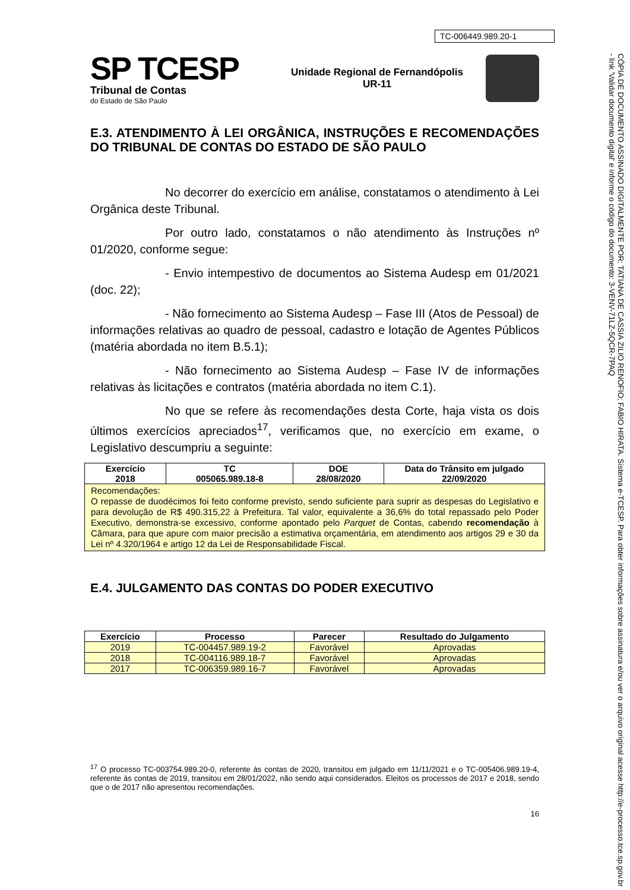TC-006449.989.20-1
SP TCESP
Tribunal de Contas
do Estado de São Paulo
Unidade Regional de Fernandópolis
UR-11
E.3. ATENDIMENTO À LEI ORGÂNICA, INSTRUÇÕES E RECOMENDAÇÕES DO TRIBUNAL DE CONTAS DO ESTADO DE SÃO PAULO
No decorrer do exercício em análise, constatamos o atendimento à Lei Orgânica deste Tribunal.
Por outro lado, constatamos o não atendimento às Instruções nº 01/2020, conforme segue:
- Envio intempestivo de documentos ao Sistema Audesp em 01/2021 (doc. 22);
- Não fornecimento ao Sistema Audesp – Fase III (Atos de Pessoal) de informações relativas ao quadro de pessoal, cadastro e lotação de Agentes Públicos (matéria abordada no item B.5.1);
- Não fornecimento ao Sistema Audesp – Fase IV de informações relativas às licitações e contratos (matéria abordada no item C.1).
No que se refere às recomendações desta Corte, haja vista os dois últimos exercícios apreciados<sup>17</sup>, verificamos que, no exercício em exame, o Legislativo descumpriu a seguinte:
| Exercício 2018 | TC 005065.989.18-8 | DOE 28/08/2020 | Data do Trânsito em julgado 22/09/2020 |
| --- | --- | --- | --- |
| Recomendações: O repasse de duodécimos foi feito conforme previsto, sendo suficiente para suprir as despesas do Legislativo e para devolução de R$ 490.315,22 à Prefeitura. Tal valor, equivalente a 36,6% do total repassado pelo Poder Executivo, demonstra-se excessivo, conforme apontado pelo Parquet de Contas, cabendo recomendação à Câmara, para que apure com maior precisão a estimativa orçamentária, em atendimento aos artigos 29 e 30 da Lei nº 4.320/1964 e artigo 12 da Lei de Responsabilidade Fiscal. | | | |
E.4. JULGAMENTO DAS CONTAS DO PODER EXECUTIVO
| Exercício | Processo | Parecer | Resultado do Julgamento |
| --- | --- | --- | --- |
| 2019 | TC-004457.989.19-2 | Favorável | Aprovadas |
| 2018 | TC-004116.989.18-7 | Favorável | Aprovadas |
| 2017 | TC-006359.989.16-7 | Favorável | Aprovadas |
<sup>17</sup> O processo TC-003754.989.20-0, referente às contas de 2020, transitou em julgado em 11/11/2021 e o TC-005406.989.19-4, referente às contas de 2019, transitou em 28/01/2022, não sendo aqui considerados. Eleitos os processos de 2017 e 2018, sendo que o de 2017 não apresentou recomendações.
16
CÓPIA DE DOCUMENTO ASSINADO DIGITALMENTE POR: TATIANA DE CASSIA ZILIO RENOFIO; FABIO HIRATA. Sistema e-TCESP. Para obter informações sobre assinatura e/ou ver o arquivo original acesse http://e-processo.tce.sp.gov.br - link 'Validar documento digital' e informe o código do documento: 3-VENV-71LZ-5QCR-7PAQ